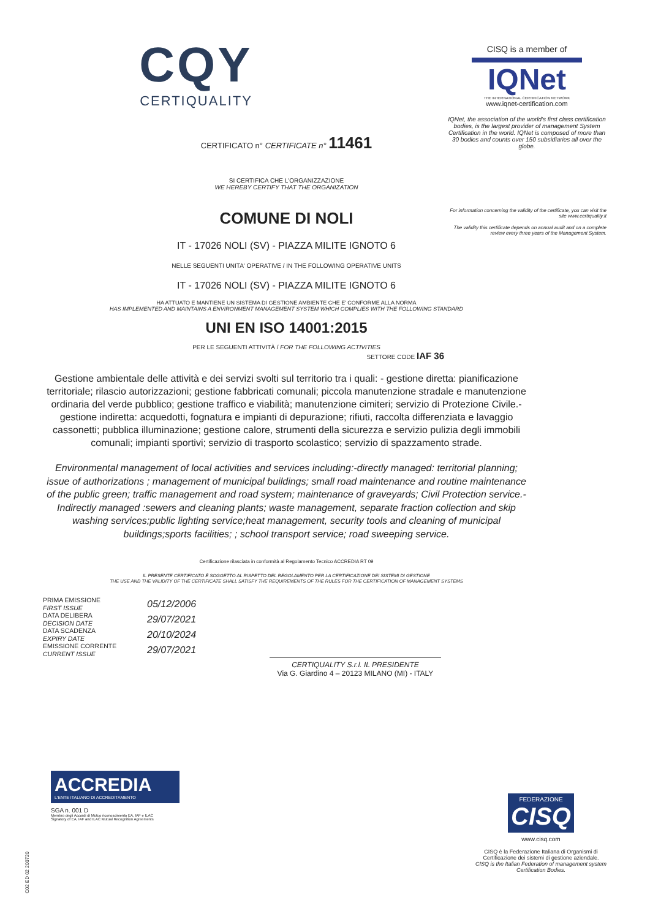CISQ is a member of
IQNet
THE INTERNATIONAL CERTIFICATION NETWORK
www.iqnet-certification.com
IQNet, the association of the world's first class certification bodies, is the largest provider of management System Certification in the world. IQNet is composed of more than 30 bodies and counts over 150 subsidiaries all over the globe.
For information concerning the validity of the certificate, you can visit the site www.certiquality.it
The validity this certificate depends on annual audit and on a complete review every three years of the Management System.
CQY
CERTIQUALITY
CERTIFICATO n° CERTIFICATE n° 11461
SI CERTIFICA CHE L'ORGANIZZAZIONE
WE HEREBY CERTIFY THAT THE ORGANIZATION
COMUNE DI NOLI
IT - 17026 NOLI (SV) - PIAZZA MILITE IGNOTO 6
NELLE SEGUENTI UNITA' OPERATIVE / IN THE FOLLOWING OPERATIVE UNITS
IT - 17026 NOLI (SV) - PIAZZA MILITE IGNOTO 6
HA ATTUATO E MANTIENE UN SISTEMA DI GESTIONE AMBIENTE CHE E' CONFORME ALLA NORMA
HAS IMPLEMENTED AND MAINTAINS A ENVIRONMENT MANAGEMENT SYSTEM WHICH COMPLIES WITH THE FOLLOWING STANDARD
UNI EN ISO 14001:2015
PER LE SEGUENTI ATTIVITÀ / FOR THE FOLLOWING ACTIVITIES
SETTORE CODE IAF 36
Gestione ambientale delle attività e dei servizi svolti sul territorio tra i quali: - gestione diretta: pianificazione territoriale; rilascio autorizzazioni; gestione fabbricati comunali; piccola manutenzione stradale e manutenzione ordinaria del verde pubblico; gestione traffico e viabilità; manutenzione cimiteri; servizio di Protezione Civile.- gestione indiretta: acquedotti, fognatura e impianti di depurazione; rifiuti, raccolta differenziata e lavaggio cassonetti; pubblica illuminazione; gestione calore, strumenti della sicurezza e servizio pulizia degli immobili comunali; impianti sportivi; servizio di trasporto scolastico; servizio di spazzamento strade.
Environmental management of local activities and services including:-directly managed: territorial planning; issue of authorizations ; management of municipal buildings; small road maintenance and routine maintenance of the public green; traffic management and road system; maintenance of graveyards; Civil Protection service.-Indirectly managed :sewers and cleaning plants; waste management, separate fraction collection and skip washing services;public lighting service;heat management, security tools and cleaning of municipal buildings;sports facilities; ; school transport service; road sweeping service.
Certificazione rilasciata in conformità al Regolamento Tecnico ACCREDIA RT 09
IL PRESENTE CERTIFICATO È SOGGETTO AL RISPETTO DEL REGOLAMENTO PER LA CERTIFICAZIONE DEI SISTEMI DI GESTIONE
THE USE AND THE VALIDITY OF THE CERTIFICATE SHALL SATISFY THE REQUIREMENTS OF THE RULES FOR THE CERTIFICATION OF MANAGEMENT SYSTEMS
PRIMA EMISSIONE
FIRST ISSUE
DATA DELIBERA
DECISION DATE
DATA SCADENZA
EXPIRY DATE
EMISSIONE CORRENTE
CURRENT ISSUE
05/12/2006
29/07/2021
20/10/2024
29/07/2021
CERTIQUALITY S.r.l. IL PRESIDENTE
Via G. Giardino 4 – 20123 MILANO (MI) - ITALY
ACCREDIA
L'ENTE ITALIANO DI ACCREDITAMENTO
SGA n. 001 D
Membro degli Accordi di Mutuo riconoscimento EA, IAF e ILAC
Signatory of EA, IAF and ILAC Mutual Recognition Agreements
C02 ED 02 200720
FEDERAZIONE
CISQ
www.cisq.com
CISQ è la Federazione Italiana di Organismi di Certificazione dei sistemi di gestione aziendale.
CISQ is the Italian Federation of management system Certification Bodies.